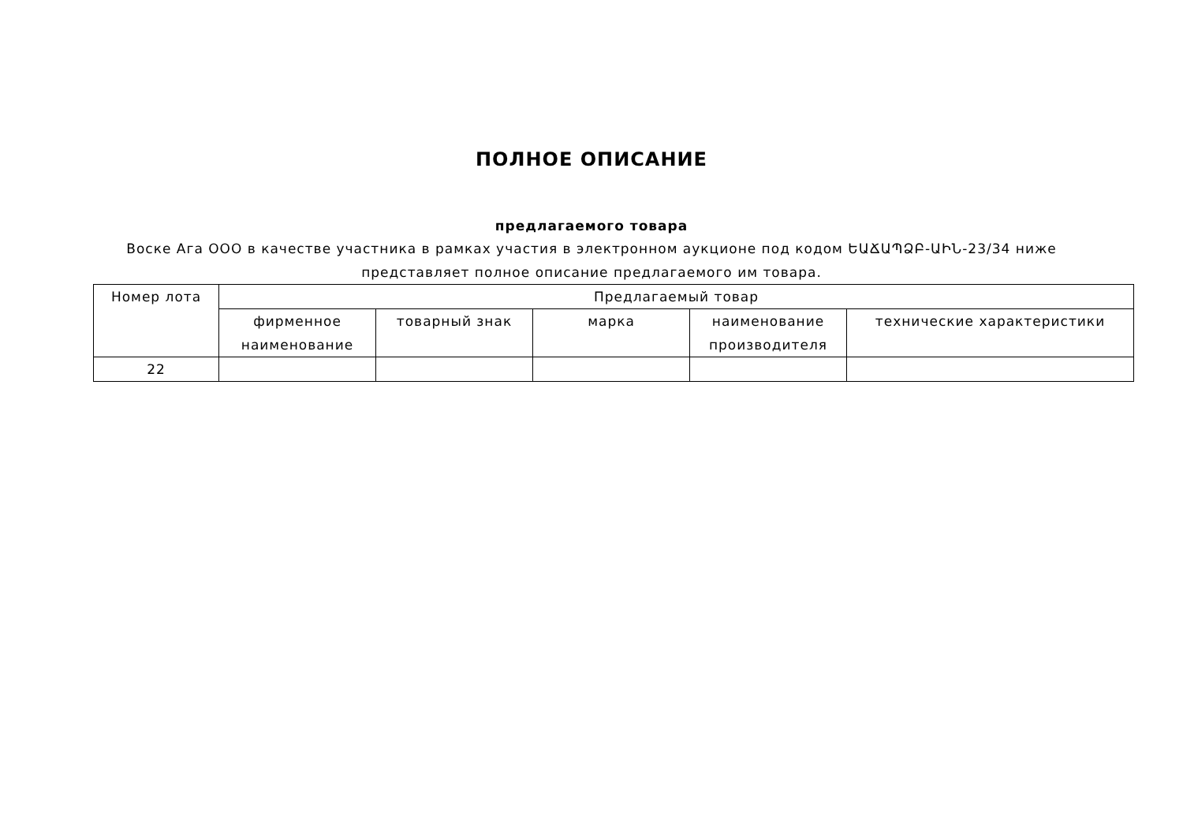ПОЛНОЕ ОПИСАНИЕ
предлагаемого товара
Воске Ага ООО в качестве участника в рамках участия в электронном аукционе под кодом ԵԱՃԱՊՁԲ-ԱԻՆ-23/34 ниже представляет полное описание предлагаемого им товара.
| Номер лота | Предлагаемый товар | | | | |
| --- | --- | --- | --- | --- | --- |
| | фирменное наименование | товарный знак | марка | наименование производителя | технические характеристики |
| 22 | | | | | |